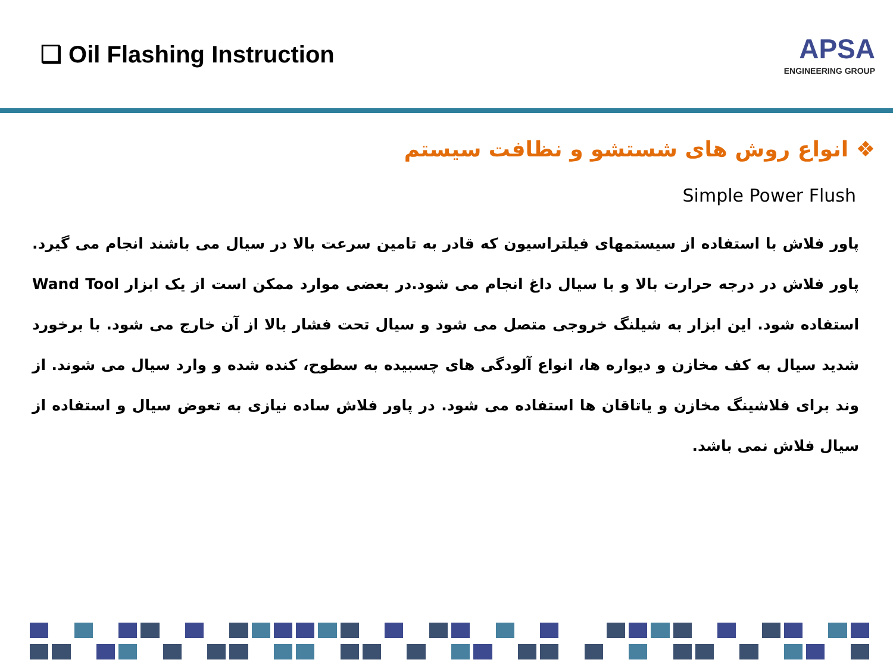❑ Oil Flashing Instruction
APSA
ENGINEERING GROUP
❖ انواع روش های شستشو و نظافت سیستم
Simple Power Flush
پاور فلاش با استفاده از سیستمهای فیلتراسیون که قادر به تامین سرعت بالا در سیال می باشند انجام می گیرد. پاور فلاش در درجه حرارت بالا و با سیال داغ انجام می شود.در بعضی موارد ممکن است از یک ابزار Wand Tool استفاده شود. این ابزار به شیلنگ خروجی متصل می شود و سیال تحت فشار بالا از آن خارج می شود. با برخورد شدید سیال به کف مخازن و دیواره ها، انواع آلودگی های چسبیده به سطوح، کنده شده و وارد سیال می شوند. از وند برای فلاشینگ مخازن و یاتاقان ها استفاده می شود. در پاور فلاش ساده نیازی به تعوض سیال و استفاده از سیال فلاش نمی باشد.